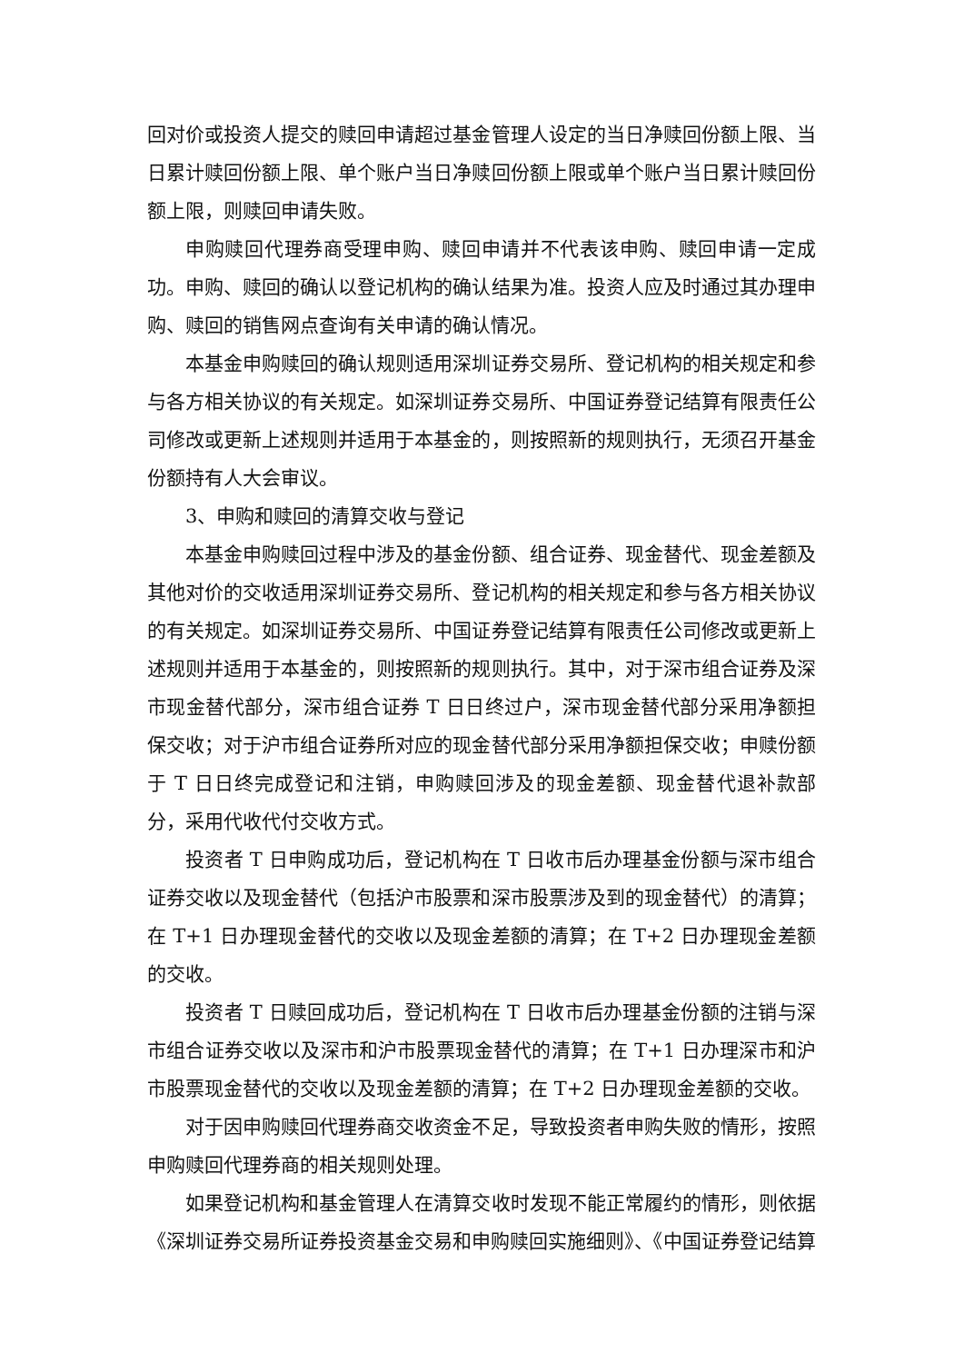回对价或投资人提交的赎回申请超过基金管理人设定的当日净赎回份额上限、当日累计赎回份额上限、单个账户当日净赎回份额上限或单个账户当日累计赎回份额上限，则赎回申请失败。
申购赎回代理券商受理申购、赎回申请并不代表该申购、赎回申请一定成功。申购、赎回的确认以登记机构的确认结果为准。投资人应及时通过其办理申购、赎回的销售网点查询有关申请的确认情况。
本基金申购赎回的确认规则适用深圳证券交易所、登记机构的相关规定和参与各方相关协议的有关规定。如深圳证券交易所、中国证券登记结算有限责任公司修改或更新上述规则并适用于本基金的，则按照新的规则执行，无须召开基金份额持有人大会审议。
3、申购和赎回的清算交收与登记
本基金申购赎回过程中涉及的基金份额、组合证券、现金替代、现金差额及其他对价的交收适用深圳证券交易所、登记机构的相关规定和参与各方相关协议的有关规定。如深圳证券交易所、中国证券登记结算有限责任公司修改或更新上述规则并适用于本基金的，则按照新的规则执行。其中，对于深市组合证券及深市现金替代部分，深市组合证券 T 日日终过户，深市现金替代部分采用净额担保交收；对于沪市组合证券所对应的现金替代部分采用净额担保交收；申赎份额于 T 日日终完成登记和注销，申购赎回涉及的现金差额、现金替代退补款部分，采用代收代付交收方式。
投资者 T 日申购成功后，登记机构在 T 日收市后办理基金份额与深市组合证券交收以及现金替代（包括沪市股票和深市股票涉及到的现金替代）的清算；在 T+1 日办理现金替代的交收以及现金差额的清算；在 T+2 日办理现金差额的交收。
投资者 T 日赎回成功后，登记机构在 T 日收市后办理基金份额的注销与深市组合证券交收以及深市和沪市股票现金替代的清算；在 T+1 日办理深市和沪市股票现金替代的交收以及现金差额的清算；在 T+2 日办理现金差额的交收。
对于因申购赎回代理券商交收资金不足，导致投资者申购失败的情形，按照申购赎回代理券商的相关规则处理。
如果登记机构和基金管理人在清算交收时发现不能正常履约的情形，则依据《深圳证券交易所证券投资基金交易和申购赎回实施细则》、《中国证券登记结算